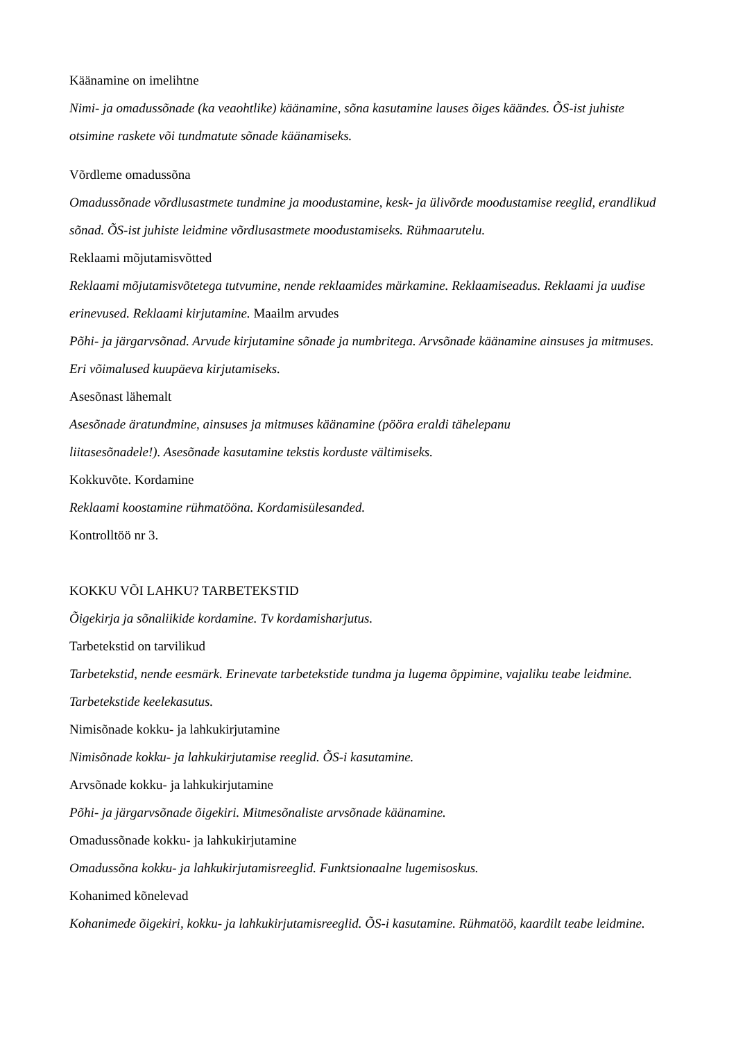Käänamine on imelihtne
Nimi- ja omadussõnade (ka veaohtlike) käänamine, sõna kasutamine lauses õiges käändes. ÕS-ist juhiste otsimine raskete või tundmatute sõnade käänamiseks.
Võrdleme omadussõna
Omadussõnade võrdlusastmete tundmine ja moodustamine, kesk- ja ülivõrde moodustamise reeglid, erandlikud sõnad. ÕS-ist juhiste leidmine võrdlusastmete moodustamiseks. Rühmaarutelu.
Reklaami mõjutamisvõtted
Reklaami mõjutamisvõtetega tutvumine, nende reklaamides märkamine. Reklaamiseadus. Reklaami ja uudise erinevused. Reklaami kirjutamine. Maailm arvudes
Põhi- ja järgarvsõnad. Arvude kirjutamine sõnade ja numbritega. Arvsõnade käänamine ainsuses ja mitmuses. Eri võimalused kuupäeva kirjutamiseks.
Asesõnast lähemalt
Asesõnade äratundmine, ainsuses ja mitmuses käänamine (pööra eraldi tähelepanu
liitasesõnadele!). Asesõnade kasutamine tekstis korduste vältimiseks.
Kokkuvõte. Kordamine
Reklaami koostamine rühmatöönа. Kordamisülesanded.
Kontrolltöö nr 3.
KOKKU VÕI LAHKU? TARBETEKSTID
Õigekirja ja sõnaliikide kordamine. Tv kordamisharjutus.
Tarbetekstid on tarvilikud
Tarbetekstid, nende eesmärk. Erinevate tarbetekstide tundma ja lugema õppimine, vajaliku teabe leidmine. Tarbetekstide keelekasutus.
Nimisõnade kokku- ja lahkukirjutamine
Nimisõnade kokku- ja lahkukirjutamise reeglid. ÕS-i kasutamine.
Arvsõnade kokku- ja lahkukirjutamine
Põhi- ja järgarvsõnade õigekiri. Mitmesõnaliste arvsõnade käänamine.
Omadussõnade kokku- ja lahkukirjutamine
Omadussõna kokku- ja lahkukirjutamisreeglid. Funktsionaalne lugemisoskus.
Kohanimed kõnelevad
Kohanimede õigekiri, kokku- ja lahkukirjutamisreeglid. ÕS-i kasutamine. Rühmatöö, kaardilt teabe leidmine.